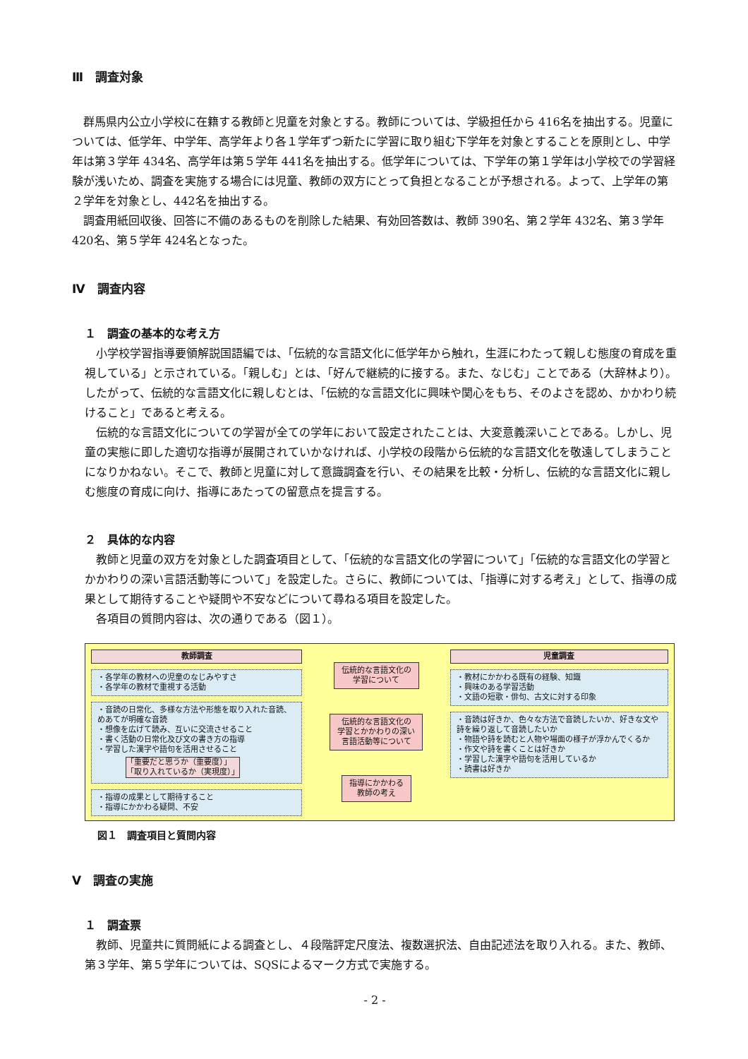Ⅲ　調査対象
群馬県内公立小学校に在籍する教師と児童を対象とする。教師については、学級担任から 416名を抽出する。児童については、低学年、中学年、高学年より各１学年ずつ新たに学習に取り組む下学年を対象とすることを原則とし、中学年は第３学年 434名、高学年は第５学年 441名を抽出する。低学年については、下学年の第１学年は小学校での学習経験が浅いため、調査を実施する場合には児童、教師の双方にとって負担となることが予想される。よって、上学年の第２学年を対象とし、442名を抽出する。
調査用紙回収後、回答に不備のあるものを削除した結果、有効回答数は、教師 390名、第２学年 432名、第３学年 420名、第５学年 424名となった。
Ⅳ　調査内容
１　調査の基本的な考え方
小学校学習指導要領解説国語編では、「伝統的な言語文化に低学年から触れ，生涯にわたって親しむ態度の育成を重視している」と示されている。「親しむ」とは、「好んで継続的に接する。また、なじむ」ことである（大辞林より）。したがって、伝統的な言語文化に親しむとは、「伝統的な言語文化に興味や関心をもち、そのよさを認め、かかわり続けること」であると考える。
伝統的な言語文化についての学習が全ての学年において設定されたことは、大変意義深いことである。しかし、児童の実態に即した適切な指導が展開されていかなければ、小学校の段階から伝統的な言語文化を敬遠してしまうことになりかねない。そこで、教師と児童に対して意識調査を行い、その結果を比較・分析し、伝統的な言語文化に親しむ態度の育成に向け、指導にあたっての留意点を提言する。
２　具体的な内容
教師と児童の双方を対象とした調査項目として、「伝統的な言語文化の学習について」「伝統的な言語文化の学習とかかわりの深い言語活動等について」を設定した。さらに、教師については、「指導に対する考え」として、指導の成果として期待することや疑問や不安などについて尋ねる項目を設定した。
各項目の質問内容は、次の通りである（図１）。
教師調査
・各学年の教材への児童のなじみやすさ
・各学年の教材で重視する活動
・音読の日常化、多様な方法や形態を取り入れた音読、めあてが明確な音読
・想像を広げて読み、互いに交流させること
・書く活動の日常化及び文の書き方の指導
・学習した漢字や語句を活用させること
「重要だと思うか（重要度）」
「取り入れているか（実現度）」
・指導の成果として期待すること
・指導にかかわる疑問、不安
伝統的な言語文化の
学習について
伝統的な言語文化の
学習とかかわりの深い
言語活動等について
指導にかかわる
教師の考え
児童調査
・教材にかかわる既有の経験、知識
・興味のある学習活動
・文語の短歌・俳句、古文に対する印象
・音読は好きか、色々な方法で音読したいか、好きな文や詩を繰り返して音読したいか
・物語や詩を読むと人物や場面の様子が浮かんでくるか
・作文や詩を書くことは好きか
・学習した漢字や語句を活用しているか
・読書は好きか
図１　調査項目と質問内容
Ⅴ　調査の実施
１　調査票
教師、児童共に質問紙による調査とし、４段階評定尺度法、複数選択法、自由記述法を取り入れる。また、教師、第３学年、第５学年については、SQSによるマーク方式で実施する。
- 2 -